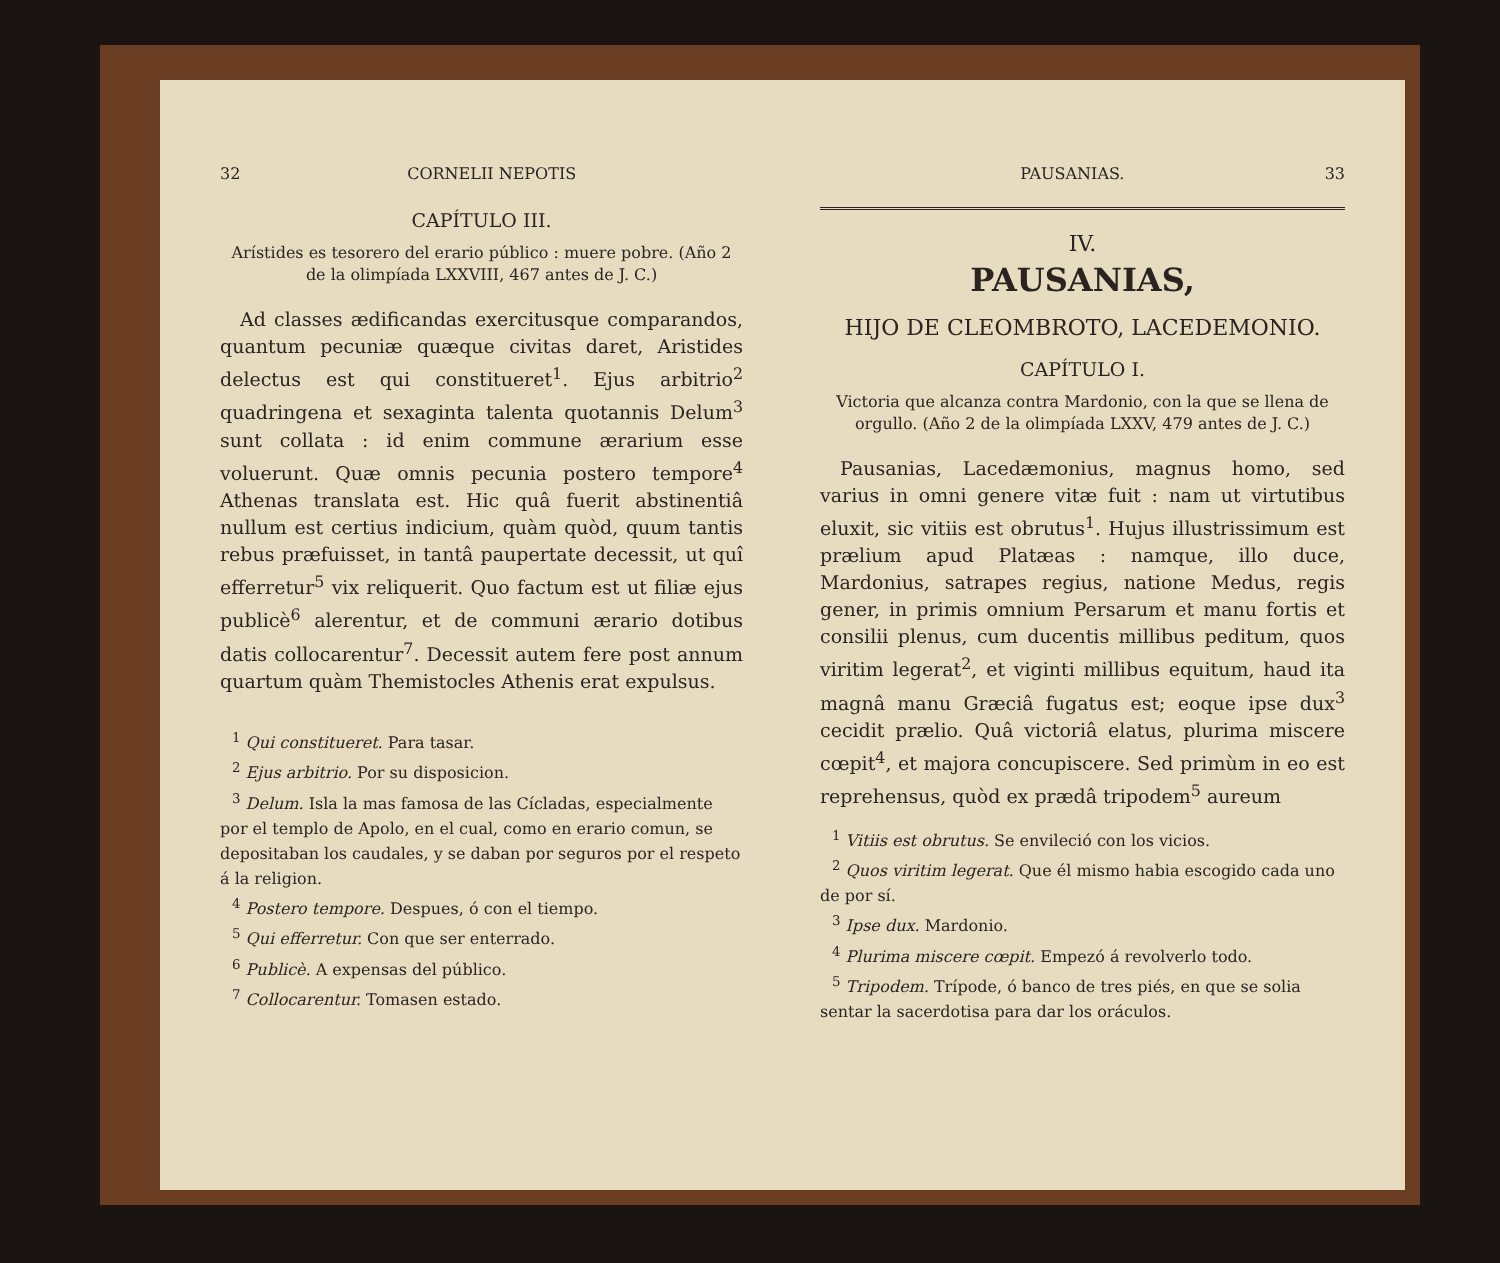32 CORNELII NEPOTIS
CAPÍTULO III.
Arístides es tesorero del erario público : muere pobre. (Año 2 de la olimpíada LXXVIII, 467 antes de J. C.)
Ad classes ædificandas exercitusque comparandos, quantum pecuniæ quæque civitas daret, Aristides delectus est qui constitueret<sup>1</sup>. Ejus arbitrio<sup>2</sup> quadringena et sexaginta talenta quotannis Delum<sup>3</sup> sunt collata : id enim commune ærarium esse voluerunt. Quæ omnis pecunia postero tempore<sup>4</sup> Athenas translata est. Hic quâ fuerit abstinentiâ nullum est certius indicium, quàm quòd, quum tantis rebus præfuisset, in tantâ paupertate decessit, ut quî efferretur<sup>5</sup> vix reliquerit. Quo factum est ut filiæ ejus publicè<sup>6</sup> alerentur, et de communi ærario dotibus datis collocarentur<sup>7</sup>. Decessit autem fere post annum quartum quàm Themistocles Athenis erat expulsus.
<sup>1</sup> Qui constitueret. Para tasar.
<sup>2</sup> Ejus arbitrio. Por su disposicion.
<sup>3</sup> Delum. Isla la mas famosa de las Cícladas, especialmente por el templo de Apolo, en el cual, como en erario comun, se depositaban los caudales, y se daban por seguros por el respeto á la religion.
<sup>4</sup> Postero tempore. Despues, ó con el tiempo.
<sup>5</sup> Qui efferretur. Con que ser enterrado.
<sup>6</sup> Publicè. A expensas del público.
<sup>7</sup> Collocarentur. Tomasen estado.
PAUSANIAS. 33
IV.
PAUSANIAS,
HIJO DE CLEOMBROTO, LACEDEMONIO.
CAPÍTULO I.
Victoria que alcanza contra Mardonio, con la que se llena de orgullo. (Año 2 de la olimpíada LXXV, 479 antes de J. C.)
Pausanias, Lacedæmonius, magnus homo, sed varius in omni genere vitæ fuit : nam ut virtutibus eluxit, sic vitiis est obrutus<sup>1</sup>. Hujus illustrissimum est prælium apud Platæas : namque, illo duce, Mardonius, satrapes regius, natione Medus, regis gener, in primis omnium Persarum et manu fortis et consilii plenus, cum ducentis millibus peditum, quos viritim legerat<sup>2</sup>, et viginti millibus equitum, haud ita magnâ manu Græciâ fugatus est; eoque ipse dux<sup>3</sup> cecidit prælio. Quâ victoriâ elatus, plurima miscere cœpit<sup>4</sup>, et majora concupiscere. Sed primùm in eo est reprehensus, quòd ex prædâ tripodem<sup>5</sup> aureum
<sup>1</sup> Vitiis est obrutus. Se envileció con los vicios.
<sup>2</sup> Quos viritim legerat. Que él mismo habia escogido cada uno de por sí.
<sup>3</sup> Ipse dux. Mardonio.
<sup>4</sup> Plurima miscere cœpit. Empezó á revolverlo todo.
<sup>5</sup> Tripodem. Trípode, ó banco de tres piés, en que se solia sentar la sacerdotisa para dar los oráculos.